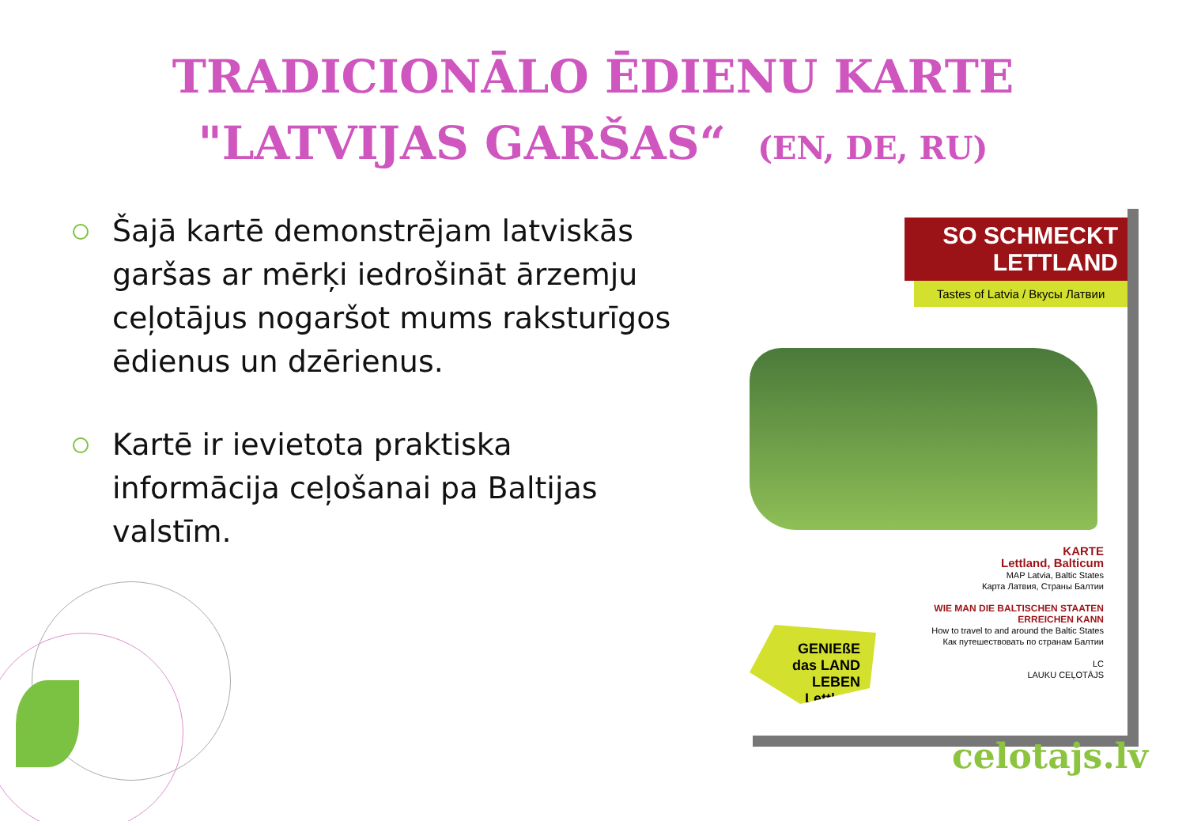TRADICIONĀLO ĒDIENU KARTE
"LATVIJAS GARŠAS“ (EN, DE, RU)
Šajā kartē demonstrējam latviskās garšas ar mērķi iedrošināt ārzemju ceļotājus nogaršot mums raksturīgos ēdienus un dzērienus.
Kartē ir ievietota praktiska informācija ceļošanai pa Baltijas valstīm.
SO SCHMECKT
LETTLAND
Tastes of Latvia / Вкусы Латвии
KARTE
Lettland, Balticum
MAP Latvia, Baltic States
Карта Латвия, Страны Балтии
WIE MAN DIE BALTISCHEN STAATEN
ERREICHEN KANN
How to travel to and around the Baltic States
Как путешествовать по странам Балтии
LC
LAUKU CEĻOTĀJS
GENIEßE
das LAND LEBEN
Lettland
celotajs.lv